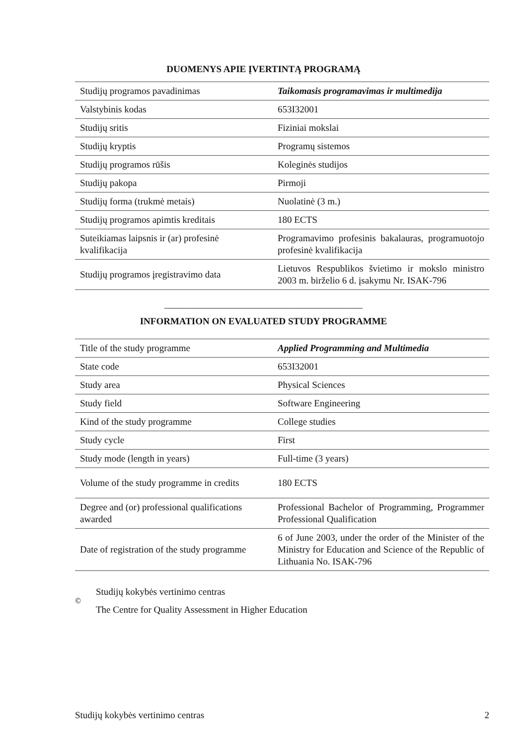DUOMENYS APIE ĮVERTINTĄ PROGRAMĄ
| Studijų programos pavadinimas | Taikomasis programavimas ir multimedija |
| Valstybinis kodas | 653I32001 |
| Studijų sritis | Fiziniai mokslai |
| Studijų kryptis | Programų sistemos |
| Studijų programos rūšis | Koleginės studijos |
| Studijų pakopa | Pirmoji |
| Studijų forma (trukmė metais) | Nuolatinė (3 m.) |
| Studijų programos apimtis kreditais | 180 ECTS |
| Suteikiamas laipsnis ir (ar) profesinė kvalifikacija | Programavimo profesinis bakalauras, programuotojo profesinė kvalifikacija |
| Studijų programos įregistravimo data | Lietuvos Respublikos švietimo ir mokslo ministro 2003 m. birželio 6 d. įsakymu Nr. ISAK-796 |
__________________________________________
INFORMATION ON EVALUATED STUDY PROGRAMME
| Title of the study programme | Applied Programming and Multimedia |
| State code | 653I32001 |
| Study area | Physical Sciences |
| Study field | Software Engineering |
| Kind of the study programme | College studies |
| Study cycle | First |
| Study mode (length in years) | Full-time (3 years) |
| Volume of the study programme in credits | 180 ECTS |
| Degree and (or) professional qualifications awarded | Professional Bachelor of Programming, Programmer Professional Qualification |
| Date of registration of the study programme | 6 of June 2003, under the order of the Minister of the Ministry for Education and Science of the Republic of Lithuania No. ISAK-796 |
©
Studijų kokybės vertinimo centras
The Centre for Quality Assessment in Higher Education
Studijų kokybės vertinimo centras 2